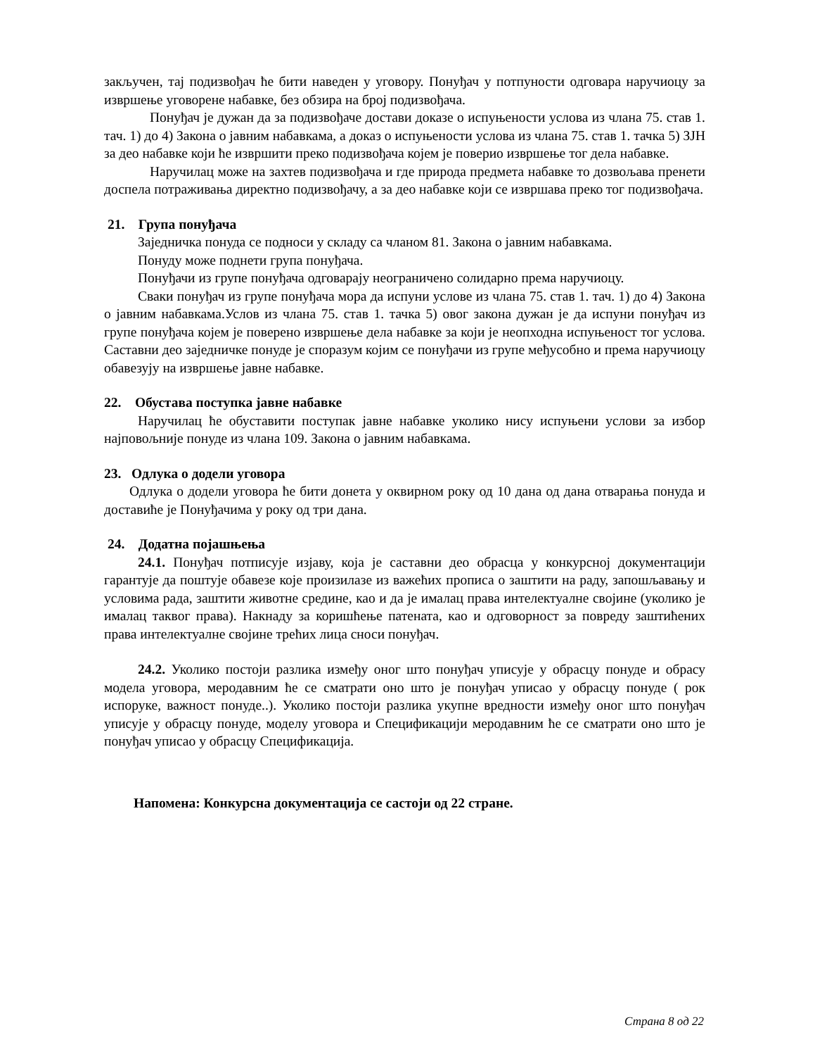закључен, тај подизвођач ће бити наведен у уговору. Понуђач у потпуности одговара наручиоцу за извршење уговорене набавке, без обзира на број подизвођача.
Понуђач је дужан да за подизвођаче достави доказе о испуњености услова из члана 75. став 1. тач. 1) до 4) Закона о јавним набавкама, а доказ о испуњености услова из члана 75. став 1. тачка 5) ЗЈН за део набавке који ће извршити преко подизвођача којем је поверио извршење тог дела набавке.
Наручилац може на захтев подизвођача и где природа предмета набавке то дозвољава пренети доспела потраживања директно подизвођачу, а за део набавке који се извршава преко тог подизвођача.
21. Група понуђача
Заједничка понуда се подноси у складу са чланом 81. Закона о јавним набавкама.
Понуду може поднети група понуђача.
Понуђачи из групе понуђача одговарају неограничено солидарно према наручиоцу.
Сваки понуђач из групе понуђача мора да испуни услове из члана 75. став 1. тач. 1) до 4) Закона о јавним набавкама.Услов из члана 75. став 1. тачка 5) овог закона дужан је да испуни понуђач из групе понуђача којем је поверено извршење дела набавке за који је неопходна испуњеност тог услова. Саставни део заједничке понуде је споразум којим се понуђачи из групе међусобно и према наручиоцу обавезују на извршење јавне набавке.
22. Обустава поступка јавне набавке
Наручилац ће обуставити поступак јавне набавке уколико нису испуњени услови за избор најповољније понуде из члана 109. Закона о јавним набавкама.
23. Одлука о додели уговора
Одлука о додели уговора ће бити донета у оквирном року од 10 дана од дана отварања понуда и доставиће је Понуђачима у року од три дана.
24. Додатна појашњења
24.1. Понуђач потписује изјаву, која је саставни део обрасца у конкурсној документацији гарантује да поштује обавезе које произилазе из важећих прописа о заштити на раду, запошљавању и условима рада, заштити животне средине, као и да је ималац права интелектуалне својине (уколико је ималац таквог права). Накнаду за коришћење патената, као и одговорност за повреду заштићених права интелектуалне својине трећих лица сноси понуђач.
24.2. Уколико постоји разлика између оног што понуђач уписује у обрасцу понуде и обрасу модела уговора, меродавним ће се сматрати оно што је понуђач уписао у обрасцу понуде ( рок испоруке, важност понуде..). Уколико постоји разлика укупне вредности између оног што понуђач уписује у обрасцу понуде, моделу уговора и Спецификацији меродавним ће се сматрати оно што је понуђач уписао у обрасцу Спецификација.
Напомена: Конкурсна документација се састоји од 22 стране.
Страна 8 од 22